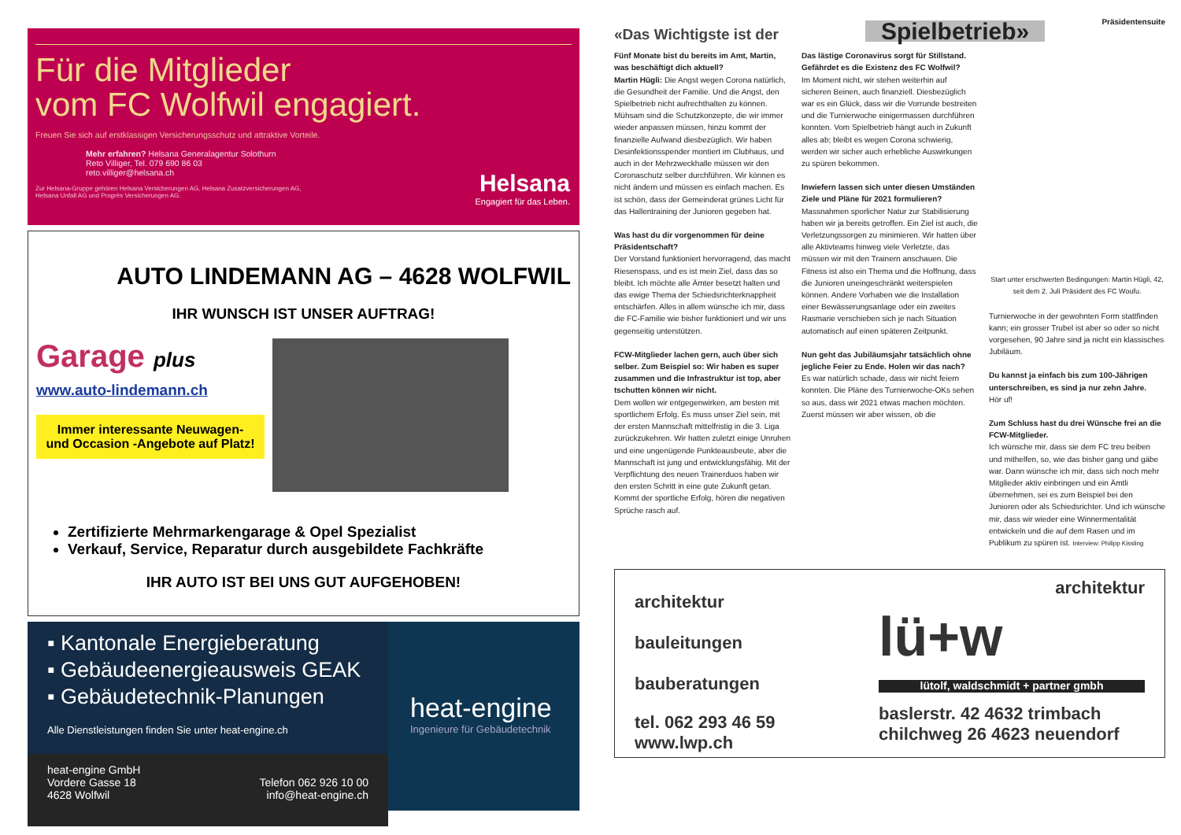Für die Mitglieder
vom FC Wolfwil engagiert.
Freuen Sie sich auf erstklassigen Versicherungsschutz und attraktive Vorteile.
Mehr erfahren? Helsana Generalagentur Solothurn
Reto Villiger, Tel. 079 690 86 03
reto.villiger@helsana.ch
Zur Helsana-Gruppe gehören Helsana Versicherungen AG, Helsana Zusatzversicherungen AG,
Helsana Unfall AG und Progrès Versicherungen AG.
Helsana
Engagiert für das Leben.
AUTO LINDEMANN AG – 4628 WOLFWIL
IHR WUNSCH IST UNSER AUFTRAG!
Garage plus
www.auto-lindemann.ch
Immer interessante Neuwagen- und Occasion -Angebote auf Platz!
Zertifizierte Mehrmarkengarage & Opel Spezialist
Verkauf, Service, Reparatur durch ausgebildete Fachkräfte
IHR AUTO IST BEI UNS GUT AUFGEHOBEN!
▪ Kantonale Energieberatung
▪ Gebäudeenergieausweis GEAK
▪ Gebäudetechnik-Planungen
Alle Dienstleistungen finden Sie unter heat-engine.ch
heat-engine GmbH
Vordere Gasse 18
4628 Wolfwil
Telefon 062 926 10 00
info@heat-engine.ch
heat-engine
Ingenieure für Gebäudetechnik
«Das Wichtigste ist der
Spielbetrieb»
Präsidentensuite
Fünf Monate bist du bereits im Amt, Martin, was beschäftigt dich aktuell?
Martin Hügli: Die Angst wegen Corona natürlich, die Gesundheit der Familie. Und die Angst, den Spielbetrieb nicht aufrechthalten zu können. Mühsam sind die Schutzkonzepte, die wir immer wieder anpassen müssen, hinzu kommt der finanzielle Aufwand diesbezüglich. Wir haben Desinfektionsspender montiert im Clubhaus, und auch in der Mehrzweckhalle müssen wir den Coronaschutz selber durchführen. Wir können es nicht ändern und müssen es einfach machen. Es ist schön, dass der Gemeinderat grünes Licht für das Hallentraining der Junioren gegeben hat.
Was hast du dir vorgenommen für deine Präsidentschaft?
Der Vorstand funktioniert hervorragend, das macht Riesenspass, und es ist mein Ziel, dass das so bleibt. Ich möchte alle Ämter besetzt halten und das ewige Thema der Schiedsrichterknappheit entschärfen. Alles in allem wünsche ich mir, dass die FC-Familie wie bisher funktioniert und wir uns gegenseitig unterstützen.
FCW-Mitglieder lachen gern, auch über sich selber. Zum Beispiel so: Wir haben es super zusammen und die Infrastruktur ist top, aber tschutten können wir nicht.
Dem wollen wir entgegenwirken, am besten mit sportlichem Erfolg. Es muss unser Ziel sein, mit der ersten Mannschaft mittelfristig in die 3. Liga zurückzukehren. Wir hatten zuletzt einige Unruhen und eine ungenügende Punkteausbeute, aber die Mannschaft ist jung und entwicklungsfähig. Mit der Verpflichtung des neuen Trainerduos haben wir den ersten Schritt in eine gute Zukunft getan. Kommt der sportliche Erfolg, hören die negativen Sprüche rasch auf.
Das lästige Coronavirus sorgt für Stillstand. Gefährdet es die Existenz des FC Wolfwil?
Im Moment nicht, wir stehen weiterhin auf sicheren Beinen, auch finanziell. Diesbezüglich war es ein Glück, dass wir die Vorrunde bestreiten und die Turnierwoche einigermassen durchführen konnten. Vom Spielbetrieb hängt auch in Zukunft alles ab; bleibt es wegen Corona schwierig, werden wir sicher auch erhebliche Auswirkungen zu spüren bekommen.
Inwiefern lassen sich unter diesen Umständen Ziele und Pläne für 2021 formulieren?
Massnahmen sporlicher Natur zur Stabilisierung haben wir ja bereits getroffen. Ein Ziel ist auch, die Verletzungssorgen zu minimieren. Wir hatten über alle Aktivteams hinweg viele Verletzte, das müssen wir mit den Trainern anschauen. Die Fitness ist also ein Thema und die Hoffnung, dass die Junioren uneingeschränkt weiterspielen können. Andere Vorhaben wie die Installation einer Bewässerungsanlage oder ein zweites Rasmarie verschieben sich je nach Situation automatisch auf einen späteren Zeitpunkt.
Nun geht das Jubiläumsjahr tatsächlich ohne jegliche Feier zu Ende. Holen wir das nach?
Es war natürlich schade, dass wir nicht feiern konnten. Die Pläne des Turnierwoche-OKs sehen so aus, dass wir 2021 etwas machen möchten. Zuerst müssen wir aber wissen, ob die
Start unter erschwerten Bedingungen: Martin Hügli, 42, seit dem 2. Juli Präsident des FC Woufu.
Turnierwoche in der gewohnten Form stattfinden kann; ein grosser Trubel ist aber so oder so nicht vorgesehen, 90 Jahre sind ja nicht ein klassisches Jubiläum.
Du kannst ja einfach bis zum 100-Jährigen unterschreiben, es sind ja nur zehn Jahre.
Hör uf!
Zum Schluss hast du drei Wünsche frei an die FCW-Mitglieder.
Ich wünsche mir, dass sie dem FC treu beiben und mithelfen, so, wie das bisher gang und gäbe war. Dann wünsche ich mir, dass sich noch mehr Mitglieder aktiv einbringen und ein Ämtli übernehmen, sei es zum Beispiel bei den Junioren oder als Schiedsrichter. Und ich wünsche mir, dass wir wieder eine Winnermentalität entwickeln und die auf dem Rasen und im Publikum zu spüren ist. Interview: Philipp Kissling
architektur
bauleitungen
bauberatungen
tel. 062 293 46 59
www.lwp.ch
architektur
lü+w
lütolf, waldschmidt + partner gmbh
baslerstr. 42 4632 trimbach
chilchweg 26 4623 neuendorf